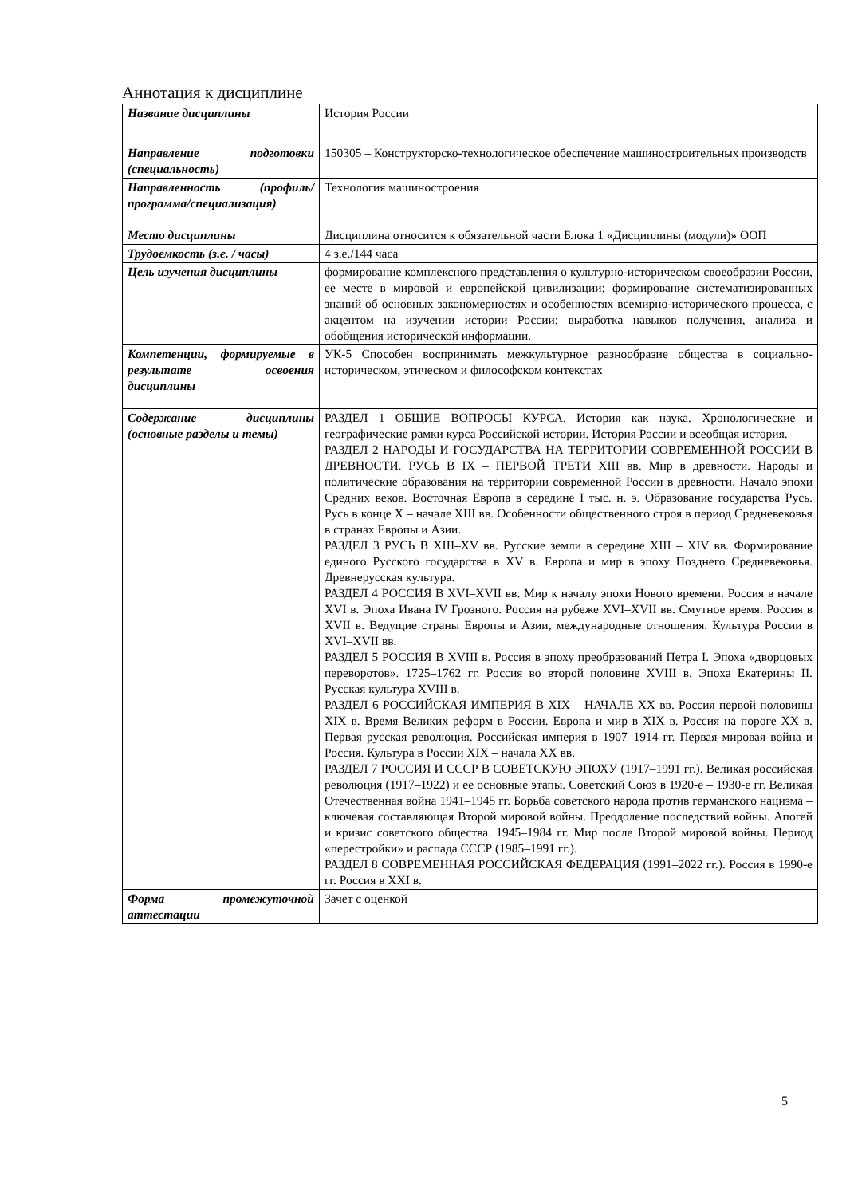Аннотация к дисциплине
| Название дисциплины | История России |
| Направление подготовки (специальность) | 150305 – Конструкторско-технологическое обеспечение машиностроительных производств |
| Направленность (профиль/программа/специализация) | Технология машиностроения |
| Место дисциплины | Дисциплина относится к обязательной части Блока 1 «Дисциплины (модули)» ООП |
| Трудоемкость (з.е. / часы) | 4 з.е./144 часа |
| Цель изучения дисциплины | формирование комплексного представления о культурно-историческом своеобразии России, ее месте в мировой и европейской цивилизации; формирование систематизированных знаний об основных закономерностях и особенностях всемирно-исторического процесса, с акцентом на изучении истории России; выработка навыков получения, анализа и обобщения исторической информации. |
| Компетенции, формируемые в результате освоения дисциплины | УК-5 Способен воспринимать межкультурное разнообразие общества в социально-историческом, этическом и философском контекстах |
| Содержание дисциплины (основные разделы и темы) | РАЗДЕЛ 1 ОБЩИЕ ВОПРОСЫ КУРСА. История как наука. Хронологические и географические рамки курса Российской истории. История России и всеобщая история. РАЗДЕЛ 2 НАРОДЫ И ГОСУДАРСТВА НА ТЕРРИТОРИИ СОВРЕМЕННОЙ РОССИИ В ДРЕВНОСТИ. РУСЬ В IX – ПЕРВОЙ ТРЕТИ XIII вв. Мир в древности. Народы и политические образования на территории современной России в древности. Начало эпохи Средних веков. Восточная Европа в середине I тыс. н. э. Образование государства Русь. Русь в конце X – начале XIII вв. Особенности общественного строя в период Средневековья в странах Европы и Азии. РАЗДЕЛ 3 РУСЬ В XIII–XV вв. Русские земли в середине XIII – XIV вв. Формирование единого Русского государства в XV в. Европа и мир в эпоху Позднего Средневековья. Древнерусская культура. РАЗДЕЛ 4 РОССИЯ В XVI–XVII вв. Мир к началу эпохи Нового времени. Россия в начале XVI в. Эпоха Ивана IV Грозного. Россия на рубеже XVI–XVII вв. Смутное время. Россия в XVII в. Ведущие страны Европы и Азии, международные отношения. Культура России в XVI–XVII вв. РАЗДЕЛ 5 РОССИЯ В XVIII в. Россия в эпоху преобразований Петра I. Эпоха «дворцовых переворотов». 1725–1762 гг. Россия во второй половине XVIII в. Эпоха Екатерины II. Русская культура XVIII в. РАЗДЕЛ 6 РОССИЙСКАЯ ИМПЕРИЯ В XIX – НАЧАЛЕ XX вв. Россия первой половины XIX в. Время Великих реформ в России. Европа и мир в XIX в. Россия на пороге XX в. Первая русская революция. Российская империя в 1907–1914 гг. Первая мировая война и Россия. Культура в России XIX – начала XX вв. РАЗДЕЛ 7 РОССИЯ И СССР В СОВЕТСКУЮ ЭПОХУ (1917–1991 гг.). Великая российская революция (1917–1922) и ее основные этапы. Советский Союз в 1920-е – 1930-е гг. Великая Отечественная война 1941–1945 гг. Борьба советского народа против германского нацизма – ключевая составляющая Второй мировой войны. Преодоление последствий войны. Апогей и кризис советского общества. 1945–1984 гг. Мир после Второй мировой войны. Период «перестройки» и распада СССР (1985–1991 гг.). РАЗДЕЛ 8 СОВРЕМЕННАЯ РОССИЙСКАЯ ФЕДЕРАЦИЯ (1991–2022 гг.). Россия в 1990-е гг. Россия в XXI в. |
| Форма промежуточной аттестации | Зачет с оценкой |
5